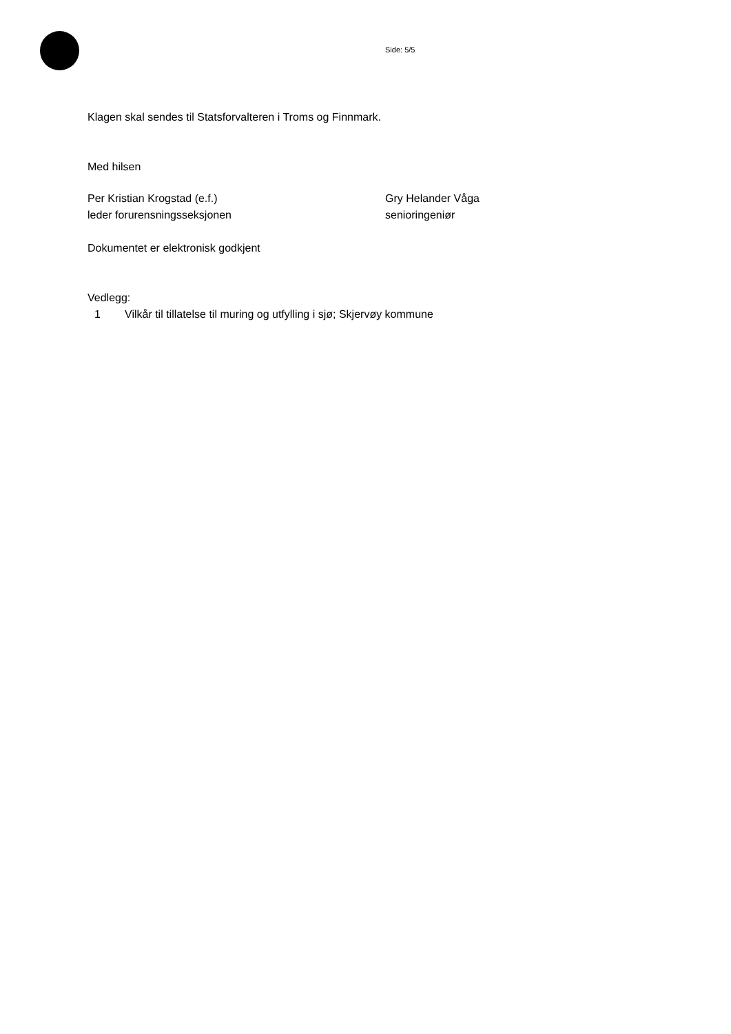Side: 5/5
Klagen skal sendes til Statsforvalteren i Troms og Finnmark.
Med hilsen
Per Kristian Krogstad (e.f.)
leder forurensningsseksjonen
Gry Helander Våga
senioringeniør
Dokumentet er elektronisk godkjent
Vedlegg:
1 Vilkår til tillatelse til muring og utfylling i sjø; Skjervøy kommune